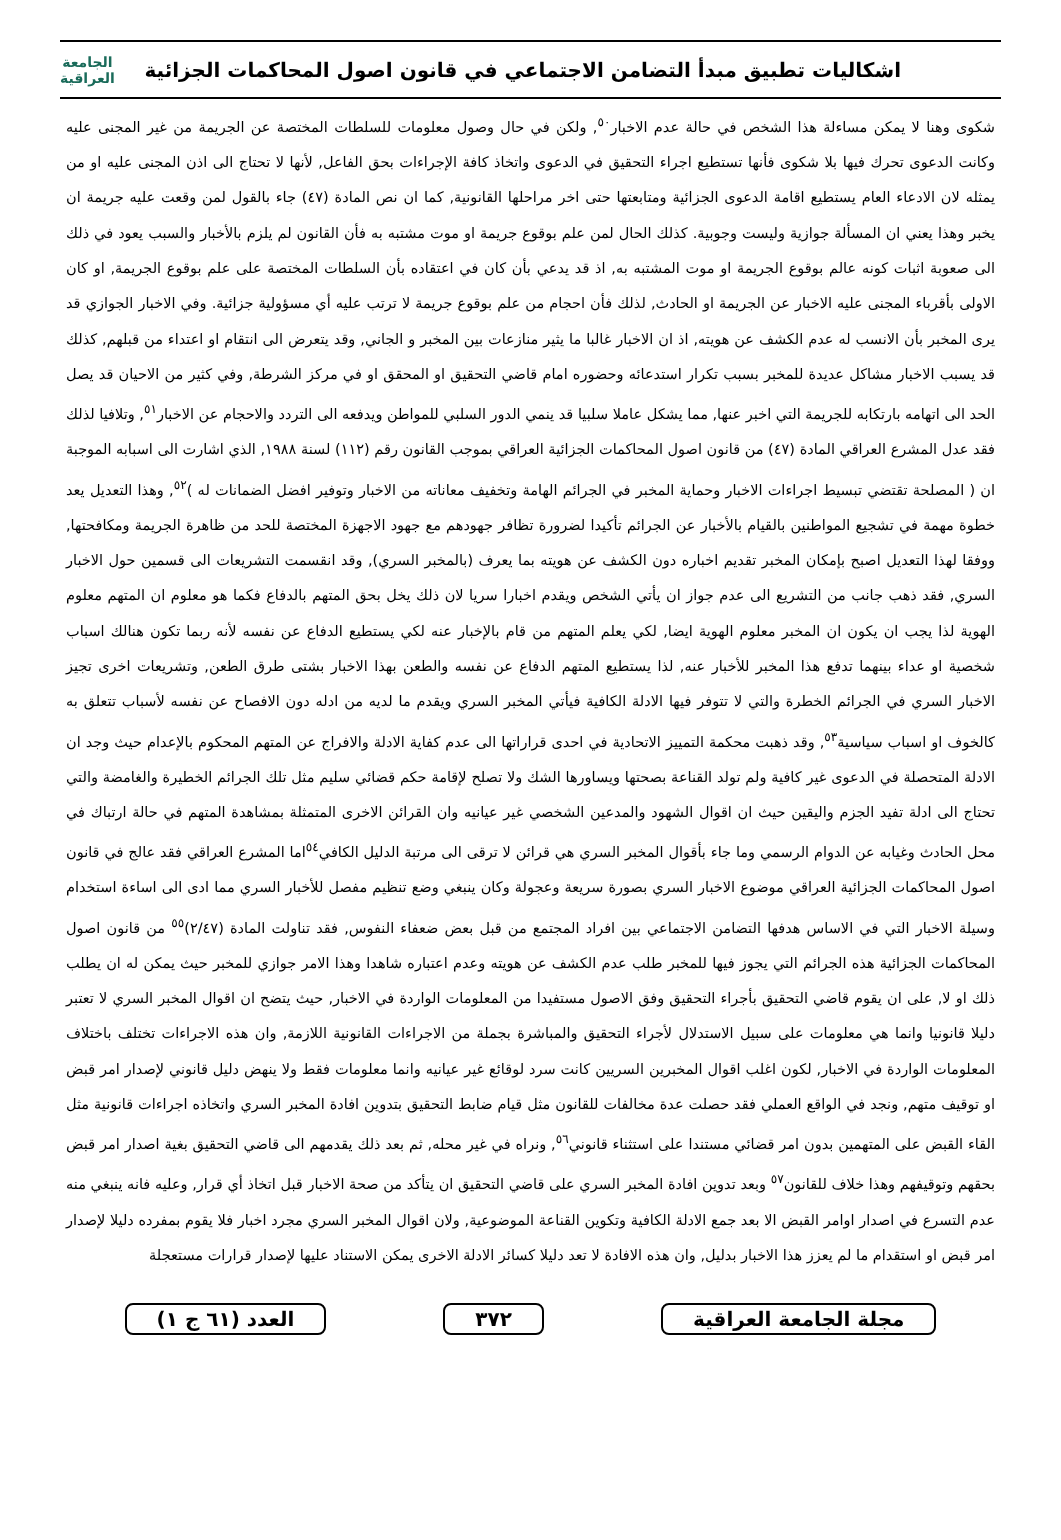اشكاليات تطبيق مبدأ التضامن الاجتماعي في قانون اصول المحاكمات الجزائية
الجامعة
العراقية
شكوى وهنا لا يمكن مساءلة هذا الشخص في حالة عدم الاخبار<sup>٥٠</sup>, ولكن في حال وصول معلومات للسلطات المختصة عن الجريمة من غير المجنى عليه وكانت الدعوى تحرك فيها بلا شكوى فأنها تستطيع اجراء التحقيق في الدعوى واتخاذ كافة الإجراءات بحق الفاعل, لأنها لا تحتاج الى اذن المجنى عليه او من يمثله لان الادعاء العام يستطيع اقامة الدعوى الجزائية ومتابعتها حتى اخر مراحلها القانونية, كما ان نص المادة (٤٧) جاء بالقول لمن وقعت عليه جريمة ان يخبر وهذا يعني ان المسألة جوازية وليست وجوبية. كذلك الحال لمن علم بوقوع جريمة او موت مشتبه به فأن القانون لم يلزم بالأخبار والسبب يعود في ذلك الى صعوبة اثبات كونه عالم بوقوع الجريمة او موت المشتبه به, اذ قد يدعي بأن كان في اعتقاده بأن السلطات المختصة على علم بوقوع الجريمة, او كان الاولى بأقرباء المجنى عليه الاخبار عن الجريمة او الحادث, لذلك فأن احجام من علم بوقوع جريمة لا ترتب عليه أي مسؤولية جزائية. وفي الاخبار الجوازي قد يرى المخبر بأن الانسب له عدم الكشف عن هويته, اذ ان الاخبار غالبا ما يثير منازعات بين المخبر و الجاني, وقد يتعرض الى انتقام او اعتداء من قبلهم, كذلك قد يسبب الاخبار مشاكل عديدة للمخبر بسبب تكرار استدعائه وحضوره امام قاضي التحقيق او المحقق او في مركز الشرطة, وفي كثير من الاحيان قد يصل الحد الى اتهامه بارتكابه للجريمة التي اخبر عنها, مما يشكل عاملا سلبيا قد ينمي الدور السلبي للمواطن ويدفعه الى التردد والاحجام عن الاخبار<sup>٥١</sup>, وتلافيا لذلك فقد عدل المشرع العراقي المادة (٤٧) من قانون اصول المحاكمات الجزائية العراقي بموجب القانون رقم (١١٢) لسنة ١٩٨٨, الذي اشارت الى اسبابه الموجبة ان ( المصلحة تقتضي تبسيط اجراءات الاخبار وحماية المخبر في الجرائم الهامة وتخفيف معاناته من الاخبار وتوفير افضل الضمانات له )<sup>٥٢</sup>, وهذا التعديل يعد خطوة مهمة في تشجيع المواطنين بالقيام بالأخبار عن الجرائم تأكيدا لضرورة تظافر جهودهم مع جهود الاجهزة المختصة للحد من ظاهرة الجريمة ومكافحتها, ووفقا لهذا التعديل اصبح بإمكان المخبر تقديم اخباره دون الكشف عن هويته بما يعرف (بالمخبر السري), وقد انقسمت التشريعات الى قسمين حول الاخبار السري, فقد ذهب جانب من التشريع الى عدم جواز ان يأتي الشخص ويقدم اخبارا سريا لان ذلك يخل بحق المتهم بالدفاع فكما هو معلوم ان المتهم معلوم الهوية لذا يجب ان يكون ان المخبر معلوم الهوية ايضا, لكي يعلم المتهم من قام بالإخبار عنه لكي يستطيع الدفاع عن نفسه لأنه ربما تكون هنالك اسباب شخصية او عداء بينهما تدفع هذا المخبر للأخبار عنه, لذا يستطيع المتهم الدفاع عن نفسه والطعن بهذا الاخبار بشتى طرق الطعن, وتشريعات اخرى تجيز الاخبار السري في الجرائم الخطرة والتي لا تتوفر فيها الادلة الكافية فيأتي المخبر السري ويقدم ما لديه من ادله دون الافصاح عن نفسه لأسباب تتعلق به كالخوف او اسباب سياسية<sup>٥٣</sup>, وقد ذهبت محكمة التمييز الاتحادية في احدى قراراتها الى عدم كفاية الادلة والافراج عن المتهم المحكوم بالإعدام حيث وجد ان الادلة المتحصلة في الدعوى غير كافية ولم تولد القناعة بصحتها ويساورها الشك ولا تصلح لإقامة حكم قضائي سليم مثل تلك الجرائم الخطيرة والغامضة والتي تحتاج الى ادلة تفيد الجزم واليقين حيث ان اقوال الشهود والمدعين الشخصي غير عيانيه وان القرائن الاخرى المتمثلة بمشاهدة المتهم في حالة ارتباك في محل الحادث وغيابه عن الدوام الرسمي وما جاء بأقوال المخبر السري هي قرائن لا ترقى الى مرتبة الدليل الكافي<sup>٥٤</sup>اما المشرع العراقي فقد عالج في قانون اصول المحاكمات الجزائية العراقي موضوع الاخبار السري بصورة سريعة وعجولة وكان ينبغي وضع تنظيم مفصل للأخبار السري مما ادى الى اساءة استخدام وسيلة الاخبار التي في الاساس هدفها التضامن الاجتماعي بين افراد المجتمع من قبل بعض ضعفاء النفوس, فقد تناولت المادة (٢/٤٧)<sup>٥٥</sup> من قانون اصول المحاكمات الجزائية هذه الجرائم التي يجوز فيها للمخبر طلب عدم الكشف عن هويته وعدم اعتباره شاهدا وهذا الامر جوازي للمخبر حيث يمكن له ان يطلب ذلك او لا, على ان يقوم قاضي التحقيق بأجراء التحقيق وفق الاصول مستفيدا من المعلومات الواردة في الاخبار, حيث يتضح ان اقوال المخبر السري لا تعتبر دليلا قانونيا وانما هي معلومات على سبيل الاستدلال لأجراء التحقيق والمباشرة بجملة من الاجراءات القانونية اللازمة, وان هذه الاجراءات تختلف باختلاف المعلومات الواردة في الاخبار, لكون اغلب اقوال المخبرين السريين كانت سرد لوقائع غير عيانيه وانما معلومات فقط ولا ينهض دليل قانوني لإصدار امر قبض او توقيف متهم, ونجد في الواقع العملي فقد حصلت عدة مخالفات للقانون مثل قيام ضابط التحقيق بتدوين افادة المخبر السري واتخاذه اجراءات قانونية مثل القاء القبض على المتهمين بدون امر قضائي مستندا على استثناء قانوني<sup>٥٦</sup>, ونراه في غير محله, ثم بعد ذلك يقدمهم الى قاضي التحقيق بغية اصدار امر قبض بحقهم وتوقيفهم وهذا خلاف للقانون<sup>٥٧</sup> وبعد تدوين افادة المخبر السري على قاضي التحقيق ان يتأكد من صحة الاخبار قبل اتخاذ أي قرار, وعليه فانه ينبغي منه عدم التسرع في اصدار اوامر القبض الا بعد جمع الادلة الكافية وتكوين القناعة الموضوعية, ولان اقوال المخبر السري مجرد اخبار فلا يقوم بمفرده دليلا لإصدار امر قبض او استقدام ما لم يعزز هذا الاخبار بدليل, وان هذه الافادة لا تعد دليلا كسائر الادلة الاخرى يمكن الاستناد عليها لإصدار قرارات مستعجلة
مجلة الجامعة العراقية ٣٧٢ العدد (٦١ ج ١)